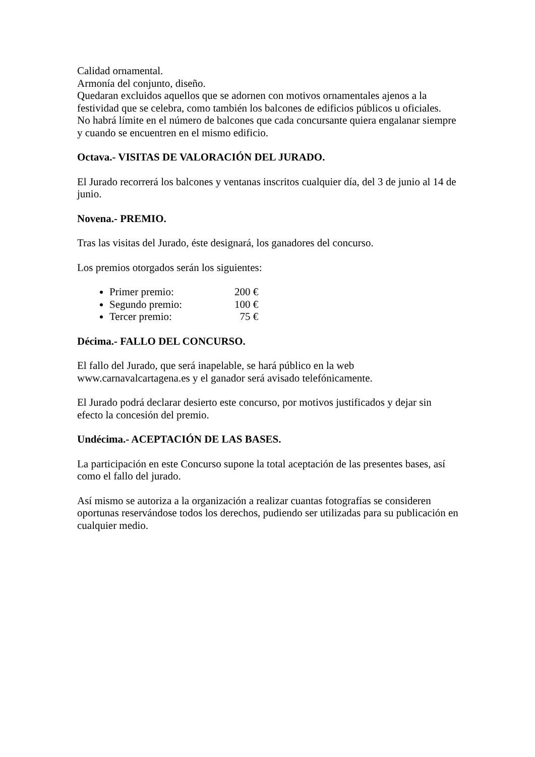Calidad ornamental.
Armonía del conjunto, diseño.
Quedaran excluidos aquellos que se adornen con motivos ornamentales ajenos a la festividad que se celebra, como también los balcones de edificios públicos u oficiales.
No habrá límite en el número de balcones que cada concursante quiera engalanar siempre y cuando se encuentren en el mismo edificio.
Octava.- VISITAS DE VALORACIÓN DEL JURADO.
El Jurado recorrerá los balcones y ventanas inscritos cualquier día, del 3 de junio al 14 de junio.
Novena.- PREMIO.
Tras las visitas del Jurado, éste designará, los ganadores del concurso.
Los premios otorgados serán los siguientes:
Primer premio: 200 €
Segundo premio: 100 €
Tercer premio: 75 €
Décima.- FALLO DEL CONCURSO.
El fallo del Jurado, que será inapelable, se hará público en la web www.carnavalcartagena.es y el ganador será avisado telefónicamente.
El Jurado podrá declarar desierto este concurso, por motivos justificados y dejar sin efecto la concesión del premio.
Undécima.- ACEPTACIÓN DE LAS BASES.
La participación en este Concurso supone la total aceptación de las presentes bases, así como el fallo del jurado.
Así mismo se autoriza a la organización a realizar cuantas fotografías se consideren oportunas reservándose todos los derechos, pudiendo ser utilizadas para su publicación en cualquier medio.